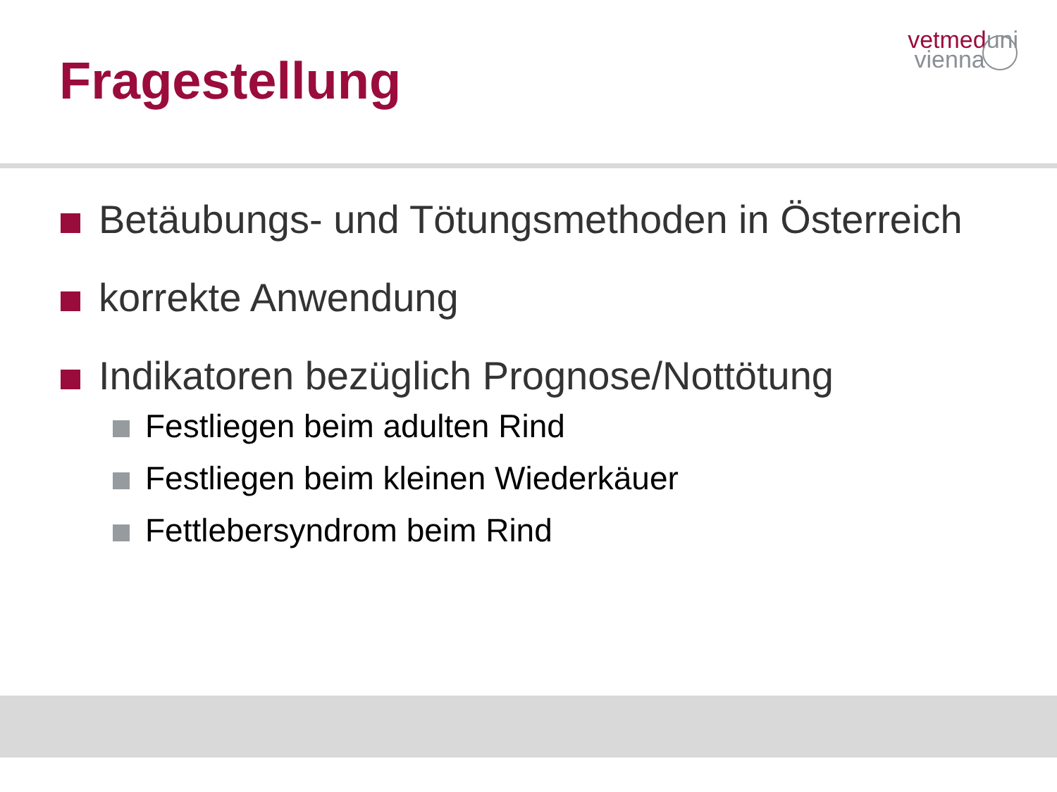vetmed uni
vienna
Fragestellung
Betäubungs- und Tötungsmethoden in Österreich
korrekte Anwendung
Indikatoren bezüglich Prognose/Nottötung
Festliegen beim adulten Rind
Festliegen beim kleinen Wiederkäuer
Fettlebersyndrom beim Rind